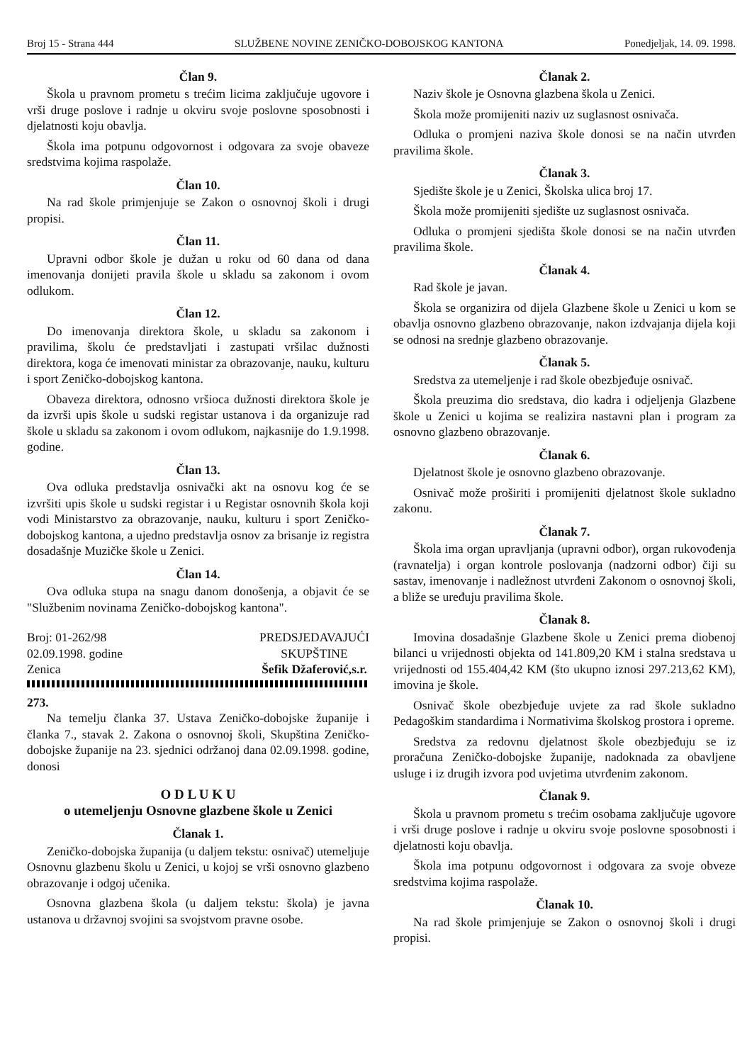Broj 15 - Strana 444 SLUŽBENE NOVINE ZENIČKO-DOBOJSKOG KANTONA Ponedjeljak, 14. 09. 1998.
Član 9.
Škola u pravnom prometu s trećim licima zaključuje ugovore i vrši druge poslove i radnje u okviru svoje poslovne sposobnosti i djelatnosti koju obavlja.
Škola ima potpunu odgovornost i odgovara za svoje obaveze sredstvima kojima raspolaže.
Član 10.
Na rad škole primjenjuje se Zakon o osnovnoj školi i drugi propisi.
Član 11.
Upravni odbor škole je dužan u roku od 60 dana od dana imenovanja donijeti pravila škole u skladu sa zakonom i ovom odlukom.
Član 12.
Do imenovanja direktora škole, u skladu sa zakonom i pravilima, školu će predstavljati i zastupati vršilac dužnosti direktora, koga će imenovati ministar za obrazovanje, nauku, kulturu i sport Zeničko-dobojskog kantona.
Obaveza direktora, odnosno vršioca dužnosti direktora škole je da izvrši upis škole u sudski registar ustanova i da organizuje rad škole u skladu sa zakonom i ovom odlukom, najkasnije do 1.9.1998. godine.
Član 13.
Ova odluka predstavlja osnivački akt na osnovu kog će se izvršiti upis škole u sudski registar i u Registar osnovnih škola koji vodi Ministarstvo za obrazovanje, nauku, kulturu i sport Zeničko-dobojskog kantona, a ujedno predstavlja osnov za brisanje iz registra dosadašnje Muzičke škole u Zenici.
Član 14.
Ova odluka stupa na snagu danom donošenja, a objavit će se "Službenim novinama Zeničko-dobojskog kantona".
Broj: 01-262/98
02.09.1998. godine
Zenica
PREDSJEDAVAJUĆI
SKUPŠTINE
Šefik Džaferović,s.r.
273.
Na temelju članka 37. Ustava Zeničko-dobojske županije i članka 7., stavak 2. Zakona o osnovnoj školi, Skupština Zeničko-dobojske županije na 23. sjednici održanoj dana 02.09.1998. godine, donosi
O D L U K U
o utemeljenju Osnovne glazbene škole u Zenici
Članak 1.
Zeničko-dobojska županija (u daljem tekstu: osnivač) utemeljuje Osnovnu glazbenu školu u Zenici, u kojoj se vrši osnovno glazbeno obrazovanje i odgoj učenika.
Osnovna glazbena škola (u daljem tekstu: škola) je javna ustanova u državnoj svojini sa svojstvom pravne osobe.
Članak 2.
Naziv škole je Osnovna glazbena škola u Zenici.
Škola može promijeniti naziv uz suglasnost osnivača.
Odluka o promjeni naziva škole donosi se na način utvrđen pravilima škole.
Članak 3.
Sjedište škole je u Zenici, Školska ulica broj 17.
Škola može promijeniti sjedište uz suglasnost osnivača.
Odluka o promjeni sjedišta škole donosi se na način utvrđen pravilima škole.
Članak 4.
Rad škole je javan.
Škola se organizira od dijela Glazbene škole u Zenici u kom se obavlja osnovno glazbeno obrazovanje, nakon izdvajanja dijela koji se odnosi na srednje glazbeno obrazovanje.
Članak 5.
Sredstva za utemeljenje i rad škole obezbjeđuje osnivač.
Škola preuzima dio sredstava, dio kadra i odjeljenja Glazbene škole u Zenici u kojima se realizira nastavni plan i program za osnovno glazbeno obrazovanje.
Članak 6.
Djelatnost škole je osnovno glazbeno obrazovanje.
Osnivač može proširiti i promijeniti djelatnost škole sukladno zakonu.
Članak 7.
Škola ima organ upravljanja (upravni odbor), organ rukovođenja (ravnatelja) i organ kontrole poslovanja (nadzorni odbor) čiji su sastav, imenovanje i nadležnost utvrđeni Zakonom o osnovnoj školi, a bliže se uređuju pravilima škole.
Članak 8.
Imovina dosadašnje Glazbene škole u Zenici prema diobenoj bilanci u vrijednosti objekta od 141.809,20 KM i stalna sredstava u vrijednosti od 155.404,42 KM (što ukupno iznosi 297.213,62 KM), imovina je škole.
Osnivač škole obezbjeđuje uvjete za rad škole sukladno Pedagoškim standardima i Normativima školskog prostora i opreme.
Sredstva za redovnu djelatnost škole obezbjeđuju se iz proračuna Zeničko-dobojske županije, nadoknada za obavljene usluge i iz drugih izvora pod uvjetima utvrđenim zakonom.
Članak 9.
Škola u pravnom prometu s trećim osobama zaključuje ugovore i vrši druge poslove i radnje u okviru svoje poslovne sposobnosti i djelatnosti koju obavlja.
Škola ima potpunu odgovornost i odgovara za svoje obveze sredstvima kojima raspolaže.
Članak 10.
Na rad škole primjenjuje se Zakon o osnovnoj školi i drugi propisi.